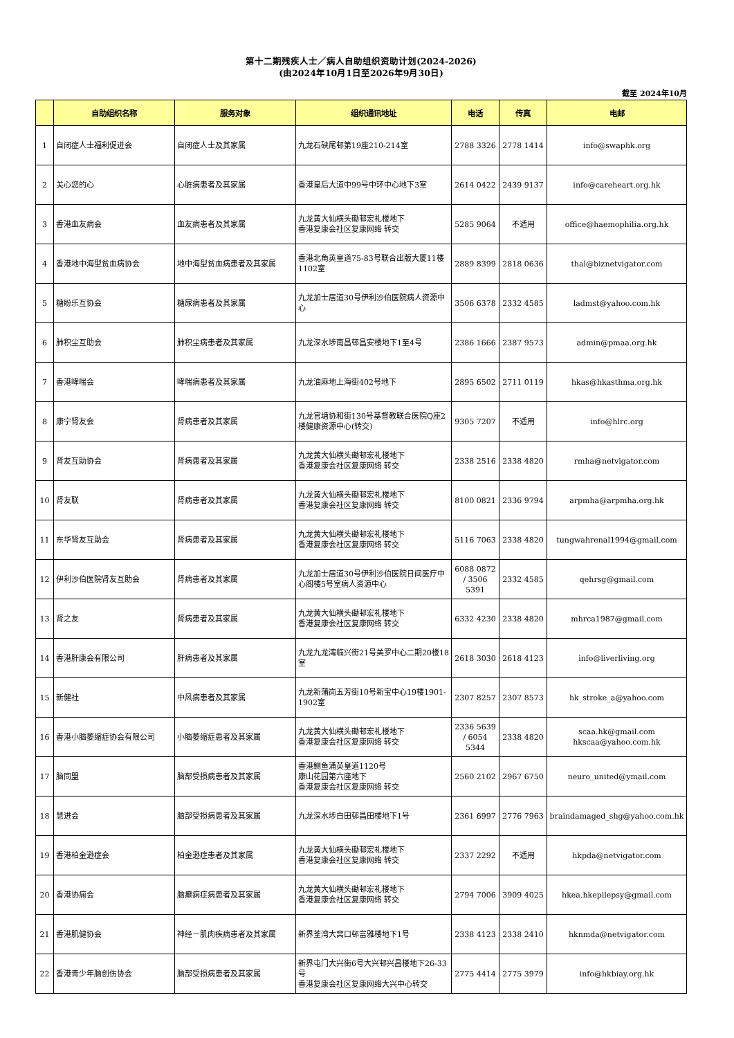第十二期残疾人士／病人自助组织资助计划(2024-2026)
(由2024年10月1日至2026年9月30日)
截至 2024年10月
| | 自助组织名称 | 服务对象 | 组织通讯地址 | 电话 | 传真 | 电邮 |
| --- | --- | --- | --- | --- | --- | --- |
| 1 | 自闭症人士福利促进会 | 自闭症人士及其家属 | 九龙石硖尾邨第19座210-214室 | 2788 3326 | 2778 1414 | info@swaphk.org |
| 2 | 关心您的心 | 心脏病患者及其家属 | 香港皇后大道中99号中环中心地下3室 | 2614 0422 | 2439 9137 | info@careheart.org.hk |
| 3 | 香港血友病会 | 血友病患者及其家属 | 九龙黄大仙横头磡邨宏礼楼地下 香港复康会社区复康网络 转交 | 5285 9064 | 不适用 | office@haemophilia.org.hk |
| 4 | 香港地中海型贫血病协会 | 地中海型贫血病患者及其家属 | 香港北角英皇道75-83号联合出版大厦11楼1102室 | 2889 8399 | 2818 0636 | thal@biznetvigator.com |
| 5 | 糖盼乐互协会 | 糖尿病患者及其家属 | 九龙加士居道30号伊利沙伯医院病人资源中心 | 3506 6378 | 2332 4585 | ladmst@yahoo.com.hk |
| 6 | 肺积尘互助会 | 肺积尘病患者及其家属 | 九龙深水埗南昌邨昌安楼地下1至4号 | 2386 1666 | 2387 9573 | admin@pmaa.org.hk |
| 7 | 香港哮喘会 | 哮喘病患者及其家属 | 九龙油麻地上海街402号地下 | 2895 6502 | 2711 0119 | hkas@hkasthma.org.hk |
| 8 | 康宁肾友会 | 肾病患者及其家属 | 九龙官塘协和街130号基督教联合医院Q座2楼健康资源中心(转交) | 9305 7207 | 不适用 | info@hlrc.org |
| 9 | 肾友互助协会 | 肾病患者及其家属 | 九龙黄大仙横头磡邨宏礼楼地下 香港复康会社区复康网络 转交 | 2338 2516 | 2338 4820 | rmha@netvigator.com |
| 10 | 肾友联 | 肾病患者及其家属 | 九龙黄大仙横头磡邨宏礼楼地下 香港复康会社区复康网络 转交 | 8100 0821 | 2336 9794 | arpmha@arpmha.org.hk |
| 11 | 东华肾友互助会 | 肾病患者及其家属 | 九龙黄大仙横头磡邨宏礼楼地下 香港复康会社区复康网络 转交 | 5116 7063 | 2338 4820 | tungwahrenal1994@gmail.com |
| 12 | 伊利沙伯医院肾友互助会 | 肾病患者及其家属 | 九龙加士居道30号伊利沙伯医院日间医疗中心阁楼5号室病人资源中心 | 6088 0872 / 3506 5391 | 2332 4585 | qehrsg@gmail.com |
| 13 | 肾之友 | 肾病患者及其家属 | 九龙黄大仙横头磡邨宏礼楼地下 香港复康会社区复康网络 转交 | 6332 4230 | 2338 4820 | mhrca1987@gmail.com |
| 14 | 香港肝康会有限公司 | 肝病患者及其家属 | 九龙九龙湾临兴街21号美罗中心二期20楼18室 | 2618 3030 | 2618 4123 | info@liverliving.org |
| 15 | 新健社 | 中风病患者及其家属 | 九龙新蒲岗五芳街10号新宝中心19楼1901-1902室 | 2307 8257 | 2307 8573 | hk_stroke_a@yahoo.com |
| 16 | 香港小脑萎缩症协会有限公司 | 小脑萎缩症患者及其家属 | 九龙黄大仙横头磡邨宏礼楼地下 香港复康会社区复康网络 转交 | 2336 5639 / 6054 5344 | 2338 4820 | scaa.hk@gmail.com hkscaa@yahoo.com.hk |
| 17 | 脑同盟 | 脑部受损病患者及其家属 | 香港鲗鱼涌英皇道1120号 康山花园第六座地下 香港复康会社区复康网络 转交 | 2560 2102 | 2967 6750 | neuro_united@ymail.com |
| 18 | 慧进会 | 脑部受损病患者及其家属 | 九龙深水埗白田邨昌田楼地下1号 | 2361 6997 | 2776 7963 | braindamaged_shg@yahoo.com.hk |
| 19 | 香港柏金逊症会 | 柏金逊症患者及其家属 | 九龙黄大仙横头磡邨宏礼楼地下 香港复康会社区复康网络 转交 | 2337 2292 | 不适用 | hkpda@netvigator.com |
| 20 | 香港协痫会 | 脑癫痫症病患者及其家属 | 九龙黄大仙横头磡邨宏礼楼地下 香港复康会社区复康网络 转交 | 2794 7006 | 3909 4025 | hkea.hkepilepsy@gmail.com |
| 21 | 香港肌健协会 | 神经－肌肉疾病患者及其家属 | 新界荃湾大窝口邨富雅楼地下1号 | 2338 4123 | 2338 2410 | hknmda@netvigator.com |
| 22 | 香港青少年脑创伤协会 | 脑部受损病患者及其家属 | 新界屯门大兴街6号大兴邨兴昌楼地下26-33号 香港复康会社区复康网络大兴中心转交 | 2775 4414 | 2775 3979 | info@hkbiay.org.hk |